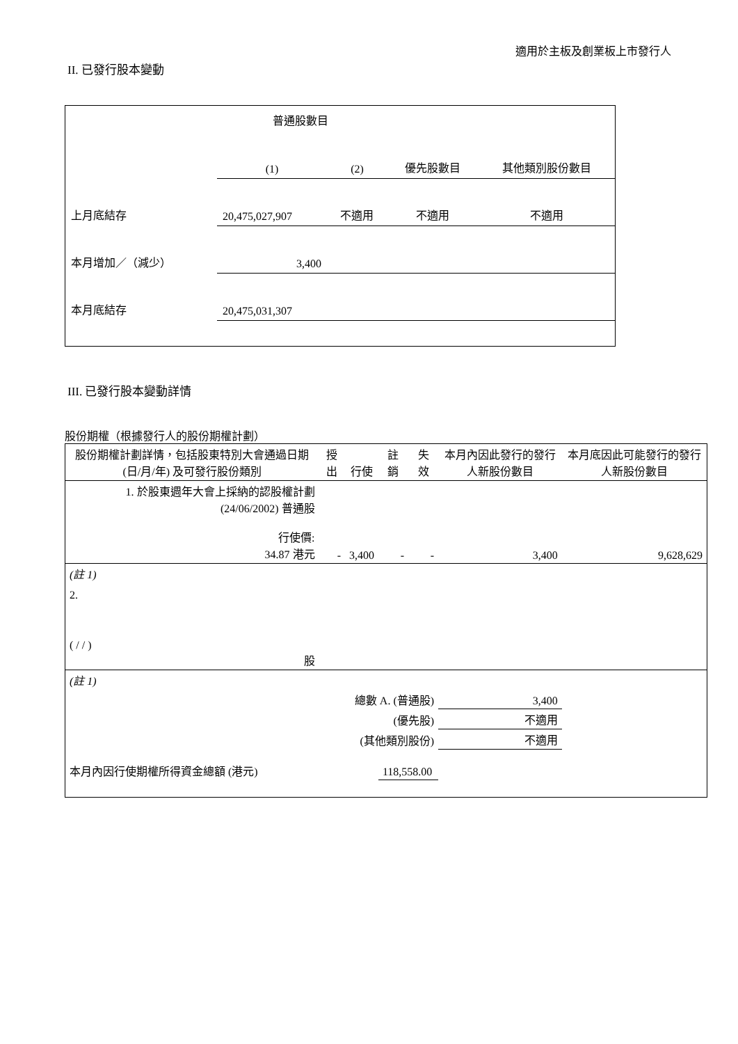適用於主板及創業板上市發行人
II. 已發行股本變動
| | 普通股數目 | | | |
| | (1) | (2) | 優先股數目 | 其他類別股份數目 |
| 上月底結存 | 20,475,027,907 | 不適用 | 不適用 | 不適用 |
| 本月增加／（減少） | 3,400 | | | |
| 本月底結存 | 20,475,031,307 | | | |
III. 已發行股本變動詳情
股份期權（根據發行人的股份期權計劃）
| 股份期權計劃詳情，包括股東特別大會通過日期 (日/月/年) 及可發行股份類別 | 授出 | 行使 | 註銷 | 失效 | 本月內因此發行的發行人新股份數目 | 本月底因此可能發行的發行人新股份數目 |
| 1. 於股東週年大會上採納的認股權計劃 (24/06/2002) 普通股 行使價: 34.87 港元 | - | 3,400 | - | - | 3,400 | 9,628,629 |
| (註 1) | | | | | | |
| 2. ( / / ) 股 | | | | | | |
| (註 1) | | | | | | |
| 總數 A. (普通股) | | | | | 3,400 | |
| (優先股) | | | | | 不適用 | |
| (其他類別股份) | | | | | 不適用 | |
| 本月內因行使期權所得資金總額 (港元) | | | 118,558.00 | | | |